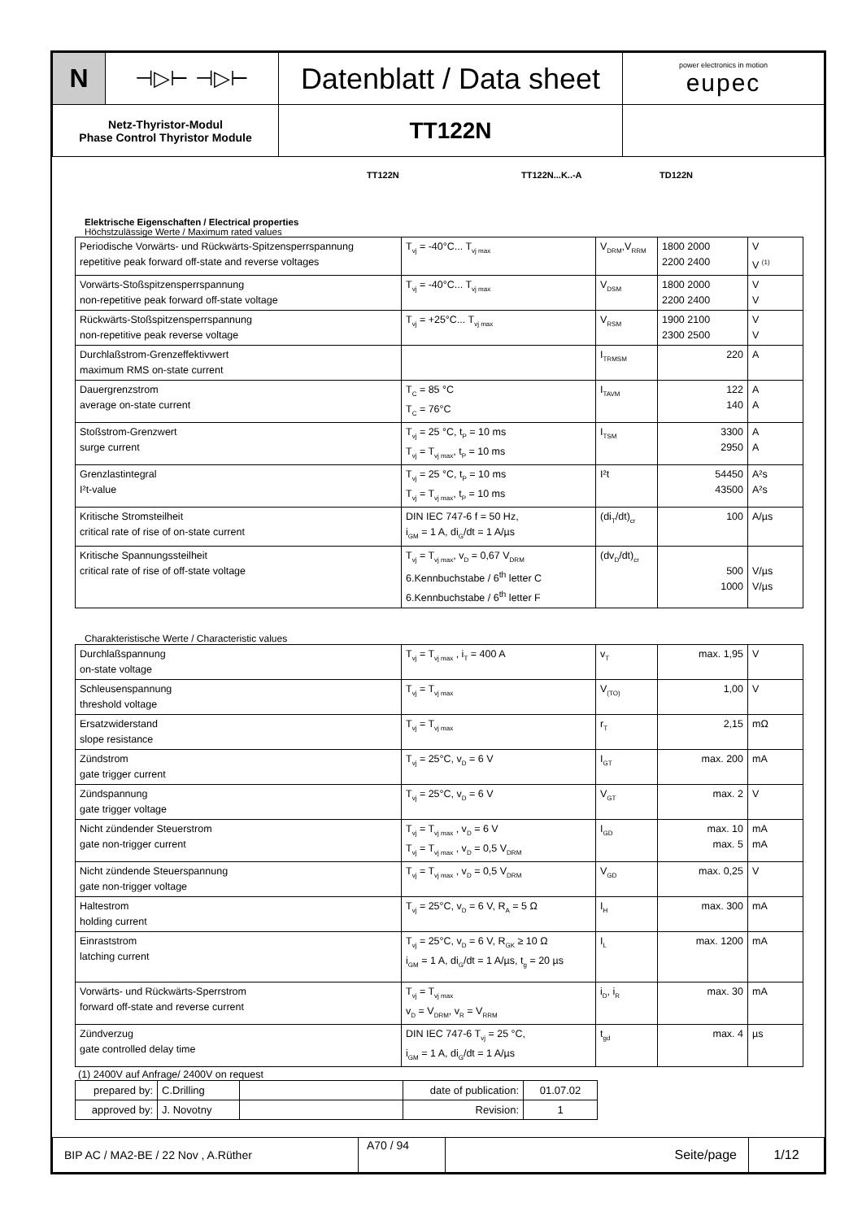| N | ⊣▷⊢ ⊣▷⊢ | Datenblatt / Data sheet | power electronics in motion eupec |
| Netz-Thyristor-Modul Phase Control Thyristor Module | | TT122N | |
TT122N TT122N...K..-A TD122N
Elektrische Eigenschaften / Electrical properties
Höchstzulässige Werte / Maximum rated values
| Periodische Vorwärts- und Rückwärts-Spitzensperrspannung repetitive peak forward off-state and reverse voltages | T<sub>vj</sub> = -40°C... T<sub>vj max</sub> | V<sub>DRM</sub>,V<sub>RRM</sub> | 1800 2000 2200 2400 | V V <sup>(1)</sup> |
| Vorwärts-Stoßspitzensperrspannung non-repetitive peak forward off-state voltage | T<sub>vj</sub> = -40°C... T<sub>vj max</sub> | V<sub>DSM</sub> | 1800 2000 2200 2400 | V V |
| Rückwärts-Stoßspitzensperrspannung non-repetitive peak reverse voltage | T<sub>vj</sub> = +25°C... T<sub>vj max</sub> | V<sub>RSM</sub> | 1900 2100 2300 2500 | V V |
| Durchlaßstrom-Grenzeffektivwert maximum RMS on-state current | | I<sub>TRMSM</sub> | 220 | A |
| Dauergrenzstrom average on-state current | T<sub>C</sub> = 85 °C T<sub>C</sub> = 76°C | I<sub>TAVM</sub> | 122 140 | A A |
| Stoßstrom-Grenzwert surge current | T<sub>vj</sub> = 25 °C, t<sub>P</sub> = 10 ms T<sub>vj</sub> = T<sub>vj max</sub>, t<sub>P</sub> = 10 ms | I<sub>TSM</sub> | 3300 2950 | A A |
| Grenzlastintegral I²t-value | T<sub>vj</sub> = 25 °C, t<sub>P</sub> = 10 ms T<sub>vj</sub> = T<sub>vj max</sub>, t<sub>P</sub> = 10 ms | I²t | 54450 43500 | A²s A²s |
| Kritische Stromsteilheit critical rate of rise of on-state current | DIN IEC 747-6 f = 50 Hz, i<sub>GM</sub> = 1 A, di<sub>G</sub>/dt = 1 A/µs | (di<sub>T</sub>/dt)<sub>cr</sub> | 100 | A/µs |
| Kritische Spannungssteilheit critical rate of rise of off-state voltage | T<sub>vj</sub> = T<sub>vj max</sub>, v<sub>D</sub> = 0,67 V<sub>DRM</sub> 6.Kennbuchstabe / 6<sup>th</sup> letter C 6.Kennbuchstabe / 6<sup>th</sup> letter F | (dv<sub>D</sub>/dt)<sub>cr</sub> | 500 1000 | V/µs V/µs |
Charakteristische Werte / Characteristic values
| Durchlaßspannung on-state voltage | T<sub>vj</sub> = T<sub>vj max</sub> , i<sub>T</sub> = 400 A | v<sub>T</sub> | max. 1,95 | V |
| Schleusenspannung threshold voltage | T<sub>vj</sub> = T<sub>vj max</sub> | V<sub>(TO)</sub> | 1,00 | V |
| Ersatzwiderstand slope resistance | T<sub>vj</sub> = T<sub>vj max</sub> | r<sub>T</sub> | 2,15 | mΩ |
| Zündstrom gate trigger current | T<sub>vj</sub> = 25°C, v<sub>D</sub> = 6 V | I<sub>GT</sub> | max. 200 | mA |
| Zündspannung gate trigger voltage | T<sub>vj</sub> = 25°C, v<sub>D</sub> = 6 V | V<sub>GT</sub> | max. 2 | V |
| Nicht zündender Steuerstrom gate non-trigger current | T<sub>vj</sub> = T<sub>vj max</sub> , v<sub>D</sub> = 6 V T<sub>vj</sub> = T<sub>vj max</sub> , v<sub>D</sub> = 0,5 V<sub>DRM</sub> | I<sub>GD</sub> | max. 10 max. 5 | mA mA |
| Nicht zündende Steuerspannung gate non-trigger voltage | T<sub>vj</sub> = T<sub>vj max</sub> , v<sub>D</sub> = 0,5 V<sub>DRM</sub> | V<sub>GD</sub> | max. 0,25 | V |
| Haltestrom holding current | T<sub>vj</sub> = 25°C, v<sub>D</sub> = 6 V, R<sub>A</sub> = 5 Ω | I<sub>H</sub> | max. 300 | mA |
| Einraststrom latching current | T<sub>vj</sub> = 25°C, v<sub>D</sub> = 6 V, R<sub>GK</sub> ≥ 10 Ω i<sub>GM</sub> = 1 A, di<sub>G</sub>/dt = 1 A/µs, t<sub>g</sub> = 20 µs | I<sub>L</sub> | max. 1200 | mA |
| Vorwärts- und Rückwärts-Sperrstrom forward off-state and reverse current | T<sub>vj</sub> = T<sub>vj max</sub> v<sub>D</sub> = V<sub>DRM</sub>, v<sub>R</sub> = V<sub>RRM</sub> | i<sub>D</sub>, i<sub>R</sub> | max. 30 | mA |
| Zündverzug gate controlled delay time | DIN IEC 747-6 T<sub>vj</sub> = 25 °C, i<sub>GM</sub> = 1 A, di<sub>G</sub>/dt = 1 A/µs | t<sub>gd</sub> | max. 4 | µs |
(1) 2400V auf Anfrage/ 2400V on request
| prepared by: | C.Drilling | | date of publication: | 01.07.02 |
| approved by: | J. Novotny | | Revision: | 1 |
| BIP AC / MA2-BE / 22 Nov , A.Rüther | A70 / 94 | Seite/page | 1/12 |